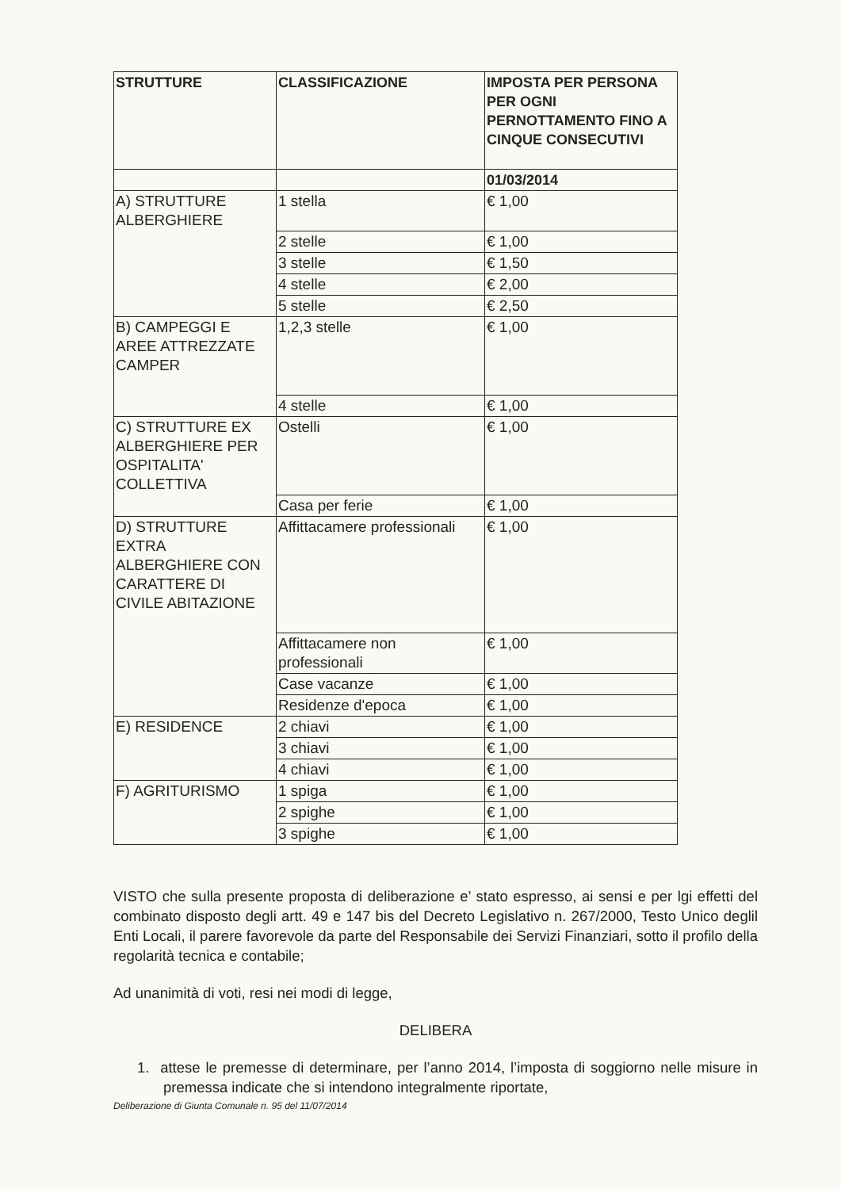| STRUTTURE | CLASSIFICAZIONE | IMPOSTA PER PERSONA PER OGNI PERNOTTAMENTO FINO A CINQUE CONSECUTIVI |
| --- | --- | --- |
| | | 01/03/2014 |
| A) STRUTTURE ALBERGHIERE | 1 stella | € 1,00 |
| | 2 stelle | € 1,00 |
| | 3 stelle | € 1,50 |
| | 4 stelle | € 2,00 |
| | 5 stelle | € 2,50 |
| B) CAMPEGGI E AREE ATTREZZATE CAMPER | 1,2,3 stelle | € 1,00 |
| | 4 stelle | € 1,00 |
| C) STRUTTURE EX ALBERGHIERE PER OSPITALITA' COLLETTIVA | Ostelli | € 1,00 |
| | Casa per ferie | € 1,00 |
| D) STRUTTURE EXTRA ALBERGHIERE CON CARATTERE DI CIVILE ABITAZIONE | Affittacamere professionali | € 1,00 |
| | Affittacamere non professionali | € 1,00 |
| | Case vacanze | € 1,00 |
| | Residenze d'epoca | € 1,00 |
| E) RESIDENCE | 2 chiavi | € 1,00 |
| | 3 chiavi | € 1,00 |
| | 4 chiavi | € 1,00 |
| F) AGRITURISMO | 1 spiga | € 1,00 |
| | 2 spighe | € 1,00 |
| | 3 spighe | € 1,00 |
VISTO che sulla presente proposta di deliberazione e’ stato espresso, ai sensi e per lgi effetti del combinato disposto degli artt. 49 e 147 bis del Decreto Legislativo n. 267/2000, Testo Unico deglil Enti Locali, il parere favorevole da parte del Responsabile dei Servizi Finanziari, sotto il profilo della regolarità tecnica e contabile;
Ad unanimità di voti, resi nei modi di legge,
DELIBERA
1. attese le premesse di determinare, per l’anno 2014, l’imposta di soggiorno nelle misure in premessa indicate che si intendono integralmente riportate,
Deliberazione di Giunta Comunale n. 95 del 11/07/2014